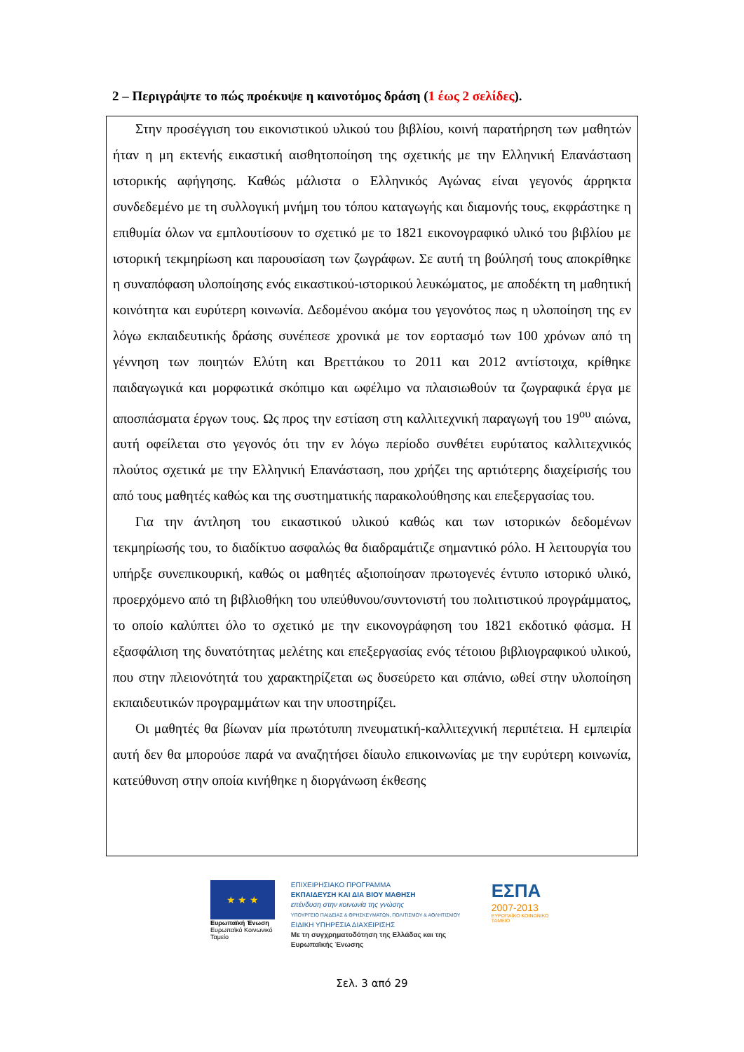2 – Περιγράψτε το πώς προέκυψε η καινοτόμος δράση (1 έως 2 σελίδες).
Στην προσέγγιση του εικονιστικού υλικού του βιβλίου, κοινή παρατήρηση των μαθητών ήταν η μη εκτενής εικαστική αισθητοποίηση της σχετικής με την Ελληνική Επανάσταση ιστορικής αφήγησης. Καθώς μάλιστα ο Ελληνικός Αγώνας είναι γεγονός άρρηκτα συνδεδεμένο με τη συλλογική μνήμη του τόπου καταγωγής και διαμονής τους, εκφράστηκε η επιθυμία όλων να εμπλουτίσουν το σχετικό με το 1821 εικονογραφικό υλικό του βιβλίου με ιστορική τεκμηρίωση και παρουσίαση των ζωγράφων. Σε αυτή τη βούλησή τους αποκρίθηκε η συναπόφαση υλοποίησης ενός εικαστικού-ιστορικού λευκώματος, με αποδέκτη τη μαθητική κοινότητα και ευρύτερη κοινωνία. Δεδομένου ακόμα του γεγονότος πως η υλοποίηση της εν λόγω εκπαιδευτικής δράσης συνέπεσε χρονικά με τον εορτασμό των 100 χρόνων από τη γέννηση των ποιητών Ελύτη και Βρεττάκου το 2011 και 2012 αντίστοιχα, κρίθηκε παιδαγωγικά και μορφωτικά σκόπιμο και ωφέλιμο να πλαισιωθούν τα ζωγραφικά έργα με αποσπάσματα έργων τους. Ως προς την εστίαση στη καλλιτεχνική παραγωγή του 19<sup>ου</sup> αιώνα, αυτή οφείλεται στο γεγονός ότι την εν λόγω περίοδο συνθέτει ευρύτατος καλλιτεχνικός πλούτος σχετικά με την Ελληνική Επανάσταση, που χρήζει της αρτιότερης διαχείρισής του από τους μαθητές καθώς και της συστηματικής παρακολούθησης και επεξεργασίας του.
Για την άντληση του εικαστικού υλικού καθώς και των ιστορικών δεδομένων τεκμηρίωσής του, το διαδίκτυο ασφαλώς θα διαδραμάτιζε σημαντικό ρόλο. Η λειτουργία του υπήρξε συνεπικουρική, καθώς οι μαθητές αξιοποίησαν πρωτογενές έντυπο ιστορικό υλικό, προερχόμενο από τη βιβλιοθήκη του υπεύθυνου/συντονιστή του πολιτιστικού προγράμματος, το οποίο καλύπτει όλο το σχετικό με την εικονογράφηση του 1821 εκδοτικό φάσμα. Η εξασφάλιση της δυνατότητας μελέτης και επεξεργασίας ενός τέτοιου βιβλιογραφικού υλικού, που στην πλειονότητά του χαρακτηρίζεται ως δυσεύρετο και σπάνιο, ωθεί στην υλοποίηση εκπαιδευτικών προγραμμάτων και την υποστηρίζει.
Οι μαθητές θα βίωναν μία πρωτότυπη πνευματική-καλλιτεχνική περιπέτεια. Η εμπειρία αυτή δεν θα μπορούσε παρά να αναζητήσει δίαυλο επικοινωνίας με την ευρύτερη κοινωνία, κατεύθυνση στην οποία κινήθηκε η διοργάνωση έκθεσης
★ ★ ★
Ευρωπαϊκή Ένωση
Ευρωπαϊκό Κοινωνικό Ταμείο
ΕΠΙΧΕΙΡΗΣΙΑΚΟ ΠΡΟΓΡΑΜΜΑ
ΕΚΠΑΙΔΕΥΣΗ ΚΑΙ ΔΙΑ ΒΙΟΥ ΜΑΘΗΣΗ
επένδυση στην κοινωνία της γνώσης
ΥΠΟΥΡΓΕΙΟ ΠΑΙΔΕΙΑΣ & ΘΡΗΣΚΕΥΜΑΤΩΝ, ΠΟΛΙΤΙΣΜΟΥ & ΑΘΛΗΤΙΣΜΟΥ
ΕΙΔΙΚΗ ΥΠΗΡΕΣΙΑ ΔΙΑΧΕΙΡΙΣΗΣ
Με τη συγχρηματοδότηση της Ελλάδας και της Ευρωπαϊκής Ένωσης
ΕΣΠΑ
2007-2013
ΕΥΡΩΠΑΪΚΟ ΚΟΙΝΩΝΙΚΟ ΤΑΜΕΙΟ
Σελ. 3 από 29